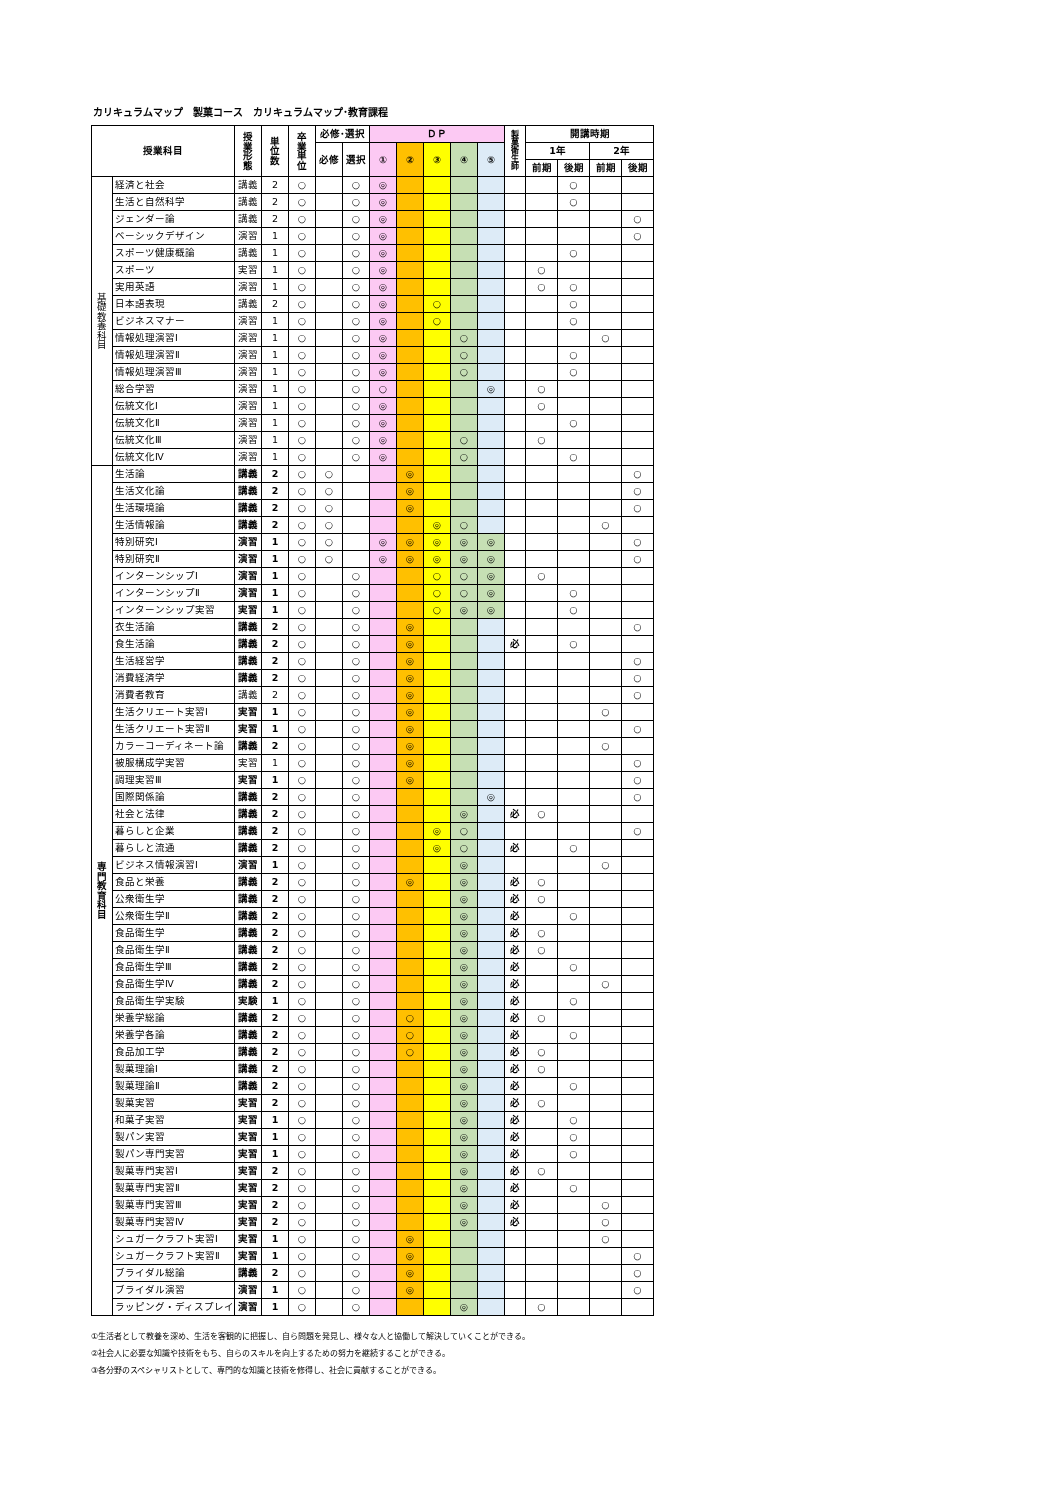カリキュラムマップ　製菓コース　カリキュラムマップ･教育課程
| 授業科目 | | 授 業 形 態 | 単 位 数 | 卒 業 単 位 | 必修･選択 | | ＤＰ | | | | | 製 菓 衛 生 師 | 開講時期 | | | |
| --- | --- | --- | --- | --- | --- | --- | --- | --- | --- | --- | --- | --- | --- | --- | --- | --- |
| | | | | | 必修 | 選択 | ① | ② | ③ | ④ | ⑤ | | 1年 | | 2年 | |
| | | | | | | | | | | | | | 前期 | 後期 | 前期 | 後期 |
| 基 礎 教 養 科 目 | 経済と社会 | 講義 | 2 | ○ | | ○ | ◎ | | | | | | | ○ | | |
| | 生活と自然科学 | 講義 | 2 | ○ | | ○ | ◎ | | | | | | | ○ | | |
| | ジェンダー論 | 講義 | 2 | ○ | | ○ | ◎ | | | | | | | | | ○ |
| | ベーシックデザイン | 演習 | 1 | ○ | | ○ | ◎ | | | | | | | | | ○ |
| | スポーツ健康概論 | 講義 | 1 | ○ | | ○ | ◎ | | | | | | | ○ | | |
| | スポーツ | 実習 | 1 | ○ | | ○ | ◎ | | | | | | ○ | | | |
| | 実用英語 | 演習 | 1 | ○ | | ○ | ◎ | | | | | | ○ | ○ | | |
| | 日本語表現 | 講義 | 2 | ○ | | ○ | ◎ | | ○ | | | | | ○ | | |
| | ビジネスマナー | 演習 | 1 | ○ | | ○ | ◎ | | ○ | | | | | ○ | | |
| | 情報処理演習Ⅰ | 演習 | 1 | ○ | | ○ | ◎ | | | ○ | | | | | ○ | |
| | 情報処理演習Ⅱ | 演習 | 1 | ○ | | ○ | ◎ | | | ○ | | | | ○ | | |
| | 情報処理演習Ⅲ | 演習 | 1 | ○ | | ○ | ◎ | | | ○ | | | | ○ | | |
| | 総合学習 | 演習 | 1 | ○ | | ○ | ○ | | | | ◎ | | ○ | | | |
| | 伝統文化Ⅰ | 演習 | 1 | ○ | | ○ | ◎ | | | | | | ○ | | | |
| | 伝統文化Ⅱ | 演習 | 1 | ○ | | ○ | ◎ | | | | | | | ○ | | |
| | 伝統文化Ⅲ | 演習 | 1 | ○ | | ○ | ◎ | | | ○ | | | ○ | | | |
| | 伝統文化Ⅳ | 演習 | 1 | ○ | | ○ | ◎ | | | ○ | | | | ○ | | |
| 専 門 教 育 科 目 | 生活論 | 講義 | 2 | ○ | ○ | | | ◎ | | | | | | | | ○ |
| | 生活文化論 | 講義 | 2 | ○ | ○ | | | ◎ | | | | | | | | ○ |
| | 生活環境論 | 講義 | 2 | ○ | ○ | | | ◎ | | | | | | | | ○ |
| | 生活情報論 | 講義 | 2 | ○ | ○ | | | | ◎ | ○ | | | | | ○ | |
| | 特別研究Ⅰ | 演習 | 1 | ○ | ○ | | ◎ | ◎ | ◎ | ◎ | ◎ | | | | | ○ |
| | 特別研究Ⅱ | 演習 | 1 | ○ | ○ | | ◎ | ◎ | ◎ | ◎ | ◎ | | | | | ○ |
| | インターンシップⅠ | 演習 | 1 | ○ | | ○ | | | ○ | ○ | ◎ | | ○ | | | |
| | インターンシップⅡ | 演習 | 1 | ○ | | ○ | | | ○ | ○ | ◎ | | | ○ | | |
| | インターンシップ実習 | 実習 | 1 | ○ | | ○ | | | ○ | ◎ | ◎ | | | ○ | | |
| | 衣生活論 | 講義 | 2 | ○ | | ○ | | ◎ | | | | | | | | ○ |
| | 食生活論 | 講義 | 2 | ○ | | ○ | | ◎ | | | | 必 | | ○ | | |
| | 生活経営学 | 講義 | 2 | ○ | | ○ | | ◎ | | | | | | | | ○ |
| | 消費経済学 | 講義 | 2 | ○ | | ○ | | ◎ | | | | | | | | ○ |
| | 消費者教育 | 講義 | 2 | ○ | | ○ | | ◎ | | | | | | | | ○ |
| | 生活クリエート実習Ⅰ | 実習 | 1 | ○ | | ○ | | ◎ | | | | | | | ○ | |
| | 生活クリエート実習Ⅱ | 実習 | 1 | ○ | | ○ | | ◎ | | | | | | | | ○ |
| | カラーコーディネート論 | 講義 | 2 | ○ | | ○ | | ◎ | | | | | | | ○ | |
| | 被服構成学実習 | 実習 | 1 | ○ | | ○ | | ◎ | | | | | | | | ○ |
| | 調理実習Ⅲ | 実習 | 1 | ○ | | ○ | | ◎ | | | | | | | | ○ |
| | 国際関係論 | 講義 | 2 | ○ | | ○ | | | | | ◎ | | | | | ○ |
| | 社会と法律 | 講義 | 2 | ○ | | ○ | | | | ◎ | | 必 | ○ | | | |
| | 暮らしと企業 | 講義 | 2 | ○ | | ○ | | | ◎ | ○ | | | | | | ○ |
| | 暮らしと流通 | 講義 | 2 | ○ | | ○ | | | ◎ | ○ | | 必 | | ○ | | |
| | ビジネス情報演習Ⅰ | 演習 | 1 | ○ | | ○ | | | | ◎ | | | | | ○ | |
| | 食品と栄養 | 講義 | 2 | ○ | | ○ | | ◎ | | ◎ | | 必 | ○ | | | |
| | 公衆衛生学 | 講義 | 2 | ○ | | ○ | | | | ◎ | | 必 | ○ | | | |
| | 公衆衛生学Ⅱ | 講義 | 2 | ○ | | ○ | | | | ◎ | | 必 | | ○ | | |
| | 食品衛生学 | 講義 | 2 | ○ | | ○ | | | | ◎ | | 必 | ○ | | | |
| | 食品衛生学Ⅱ | 講義 | 2 | ○ | | ○ | | | | ◎ | | 必 | ○ | | | |
| | 食品衛生学Ⅲ | 講義 | 2 | ○ | | ○ | | | | ◎ | | 必 | | ○ | | |
| | 食品衛生学Ⅳ | 講義 | 2 | ○ | | ○ | | | | ◎ | | 必 | | | ○ | |
| | 食品衛生学実験 | 実験 | 1 | ○ | | ○ | | | | ◎ | | 必 | | ○ | | |
| | 栄養学総論 | 講義 | 2 | ○ | | ○ | | ○ | | ◎ | | 必 | ○ | | | |
| | 栄養学各論 | 講義 | 2 | ○ | | ○ | | ○ | | ◎ | | 必 | | ○ | | |
| | 食品加工学 | 講義 | 2 | ○ | | ○ | | ○ | | ◎ | | 必 | ○ | | | |
| | 製菓理論Ⅰ | 講義 | 2 | ○ | | ○ | | | | ◎ | | 必 | ○ | | | |
| | 製菓理論Ⅱ | 講義 | 2 | ○ | | ○ | | | | ◎ | | 必 | | ○ | | |
| | 製菓実習 | 実習 | 2 | ○ | | ○ | | | | ◎ | | 必 | ○ | | | |
| | 和菓子実習 | 実習 | 1 | ○ | | ○ | | | | ◎ | | 必 | | ○ | | |
| | 製パン実習 | 実習 | 1 | ○ | | ○ | | | | ◎ | | 必 | | ○ | | |
| | 製パン専門実習 | 実習 | 1 | ○ | | ○ | | | | ◎ | | 必 | | ○ | | |
| | 製菓専門実習Ⅰ | 実習 | 2 | ○ | | ○ | | | | ◎ | | 必 | ○ | | | |
| | 製菓専門実習Ⅱ | 実習 | 2 | ○ | | ○ | | | | ◎ | | 必 | | ○ | | |
| | 製菓専門実習Ⅲ | 実習 | 2 | ○ | | ○ | | | | ◎ | | 必 | | | ○ | |
| | 製菓専門実習Ⅳ | 実習 | 2 | ○ | | ○ | | | | ◎ | | 必 | | | ○ | |
| | シュガークラフト実習Ⅰ | 実習 | 1 | ○ | | ○ | | ◎ | | | | | | | ○ | |
| | シュガークラフト実習Ⅱ | 実習 | 1 | ○ | | ○ | | ◎ | | | | | | | | ○ |
| | ブライダル総論 | 講義 | 2 | ○ | | ○ | | ◎ | | | | | | | | ○ |
| | ブライダル演習 | 演習 | 1 | ○ | | ○ | | ◎ | | | | | | | | ○ |
| | ラッピング・ディスプレイ | 演習 | 1 | ○ | | ○ | | | | ◎ | | | ○ | | | |
①生活者として教養を深め、生活を客観的に把握し、自ら問題を発見し、様々な人と協働して解決していくことができる。
②社会人に必要な知識や技術をもち、自らのスキルを向上するための努力を継続することができる。
③各分野のスペシャリストとして、専門的な知識と技術を修得し、社会に貢献することができる。